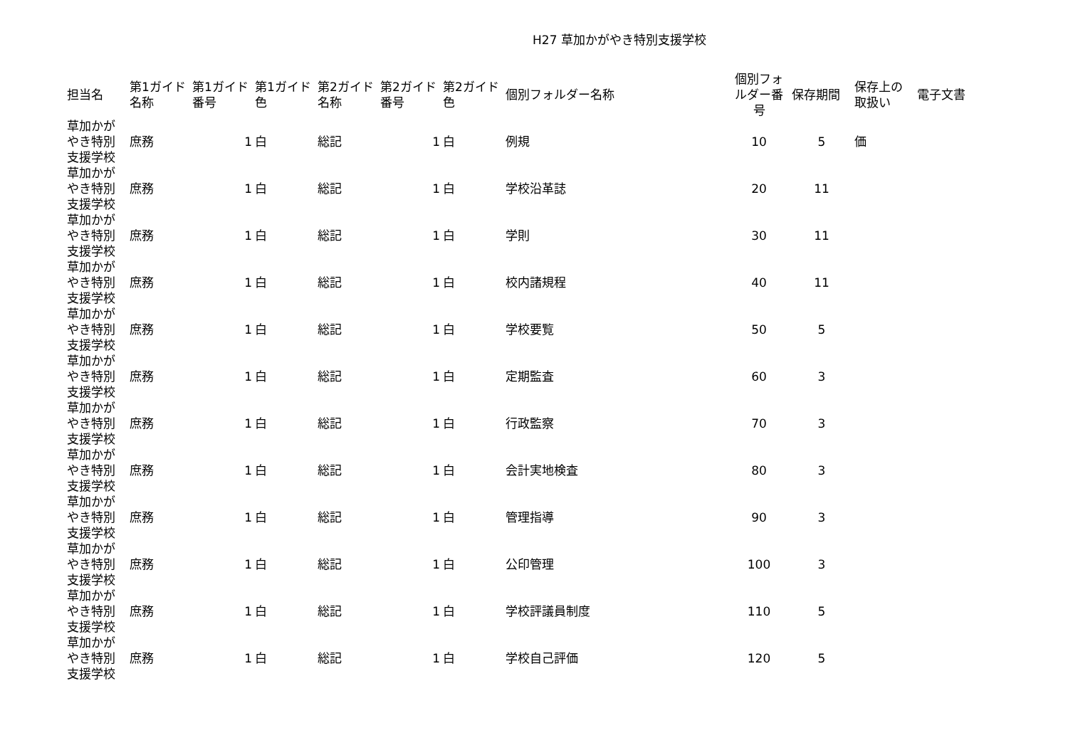H27 草加かがやき特別支援学校
| 担当名 | 第1ガイド 名称 | 第1ガイド 番号 | 第1ガイド 色 | 第2ガイド 名称 | 第2ガイド 番号 | 第2ガイド 色 | 個別フォルダー名称 | 個別フォ ルダー番 号 | 保存期間 | 保存上の 取扱い | 電子文書 |
| --- | --- | --- | --- | --- | --- | --- | --- | --- | --- | --- | --- |
| 草加かが やき特別 支援学校 | 庶務 | 1 | 白 | 総記 | 1 | 白 | 例規 | 10 | 5 | 価 | |
| 草加かが やき特別 支援学校 | 庶務 | 1 | 白 | 総記 | 1 | 白 | 学校沿革誌 | 20 | 11 | | |
| 草加かが やき特別 支援学校 | 庶務 | 1 | 白 | 総記 | 1 | 白 | 学則 | 30 | 11 | | |
| 草加かが やき特別 支援学校 | 庶務 | 1 | 白 | 総記 | 1 | 白 | 校内諸規程 | 40 | 11 | | |
| 草加かが やき特別 支援学校 | 庶務 | 1 | 白 | 総記 | 1 | 白 | 学校要覧 | 50 | 5 | | |
| 草加かが やき特別 支援学校 | 庶務 | 1 | 白 | 総記 | 1 | 白 | 定期監査 | 60 | 3 | | |
| 草加かが やき特別 支援学校 | 庶務 | 1 | 白 | 総記 | 1 | 白 | 行政監察 | 70 | 3 | | |
| 草加かが やき特別 支援学校 | 庶務 | 1 | 白 | 総記 | 1 | 白 | 会計実地検査 | 80 | 3 | | |
| 草加かが やき特別 支援学校 | 庶務 | 1 | 白 | 総記 | 1 | 白 | 管理指導 | 90 | 3 | | |
| 草加かが やき特別 支援学校 | 庶務 | 1 | 白 | 総記 | 1 | 白 | 公印管理 | 100 | 3 | | |
| 草加かが やき特別 支援学校 | 庶務 | 1 | 白 | 総記 | 1 | 白 | 学校評議員制度 | 110 | 5 | | |
| 草加かが やき特別 支援学校 | 庶務 | 1 | 白 | 総記 | 1 | 白 | 学校自己評価 | 120 | 5 | | |